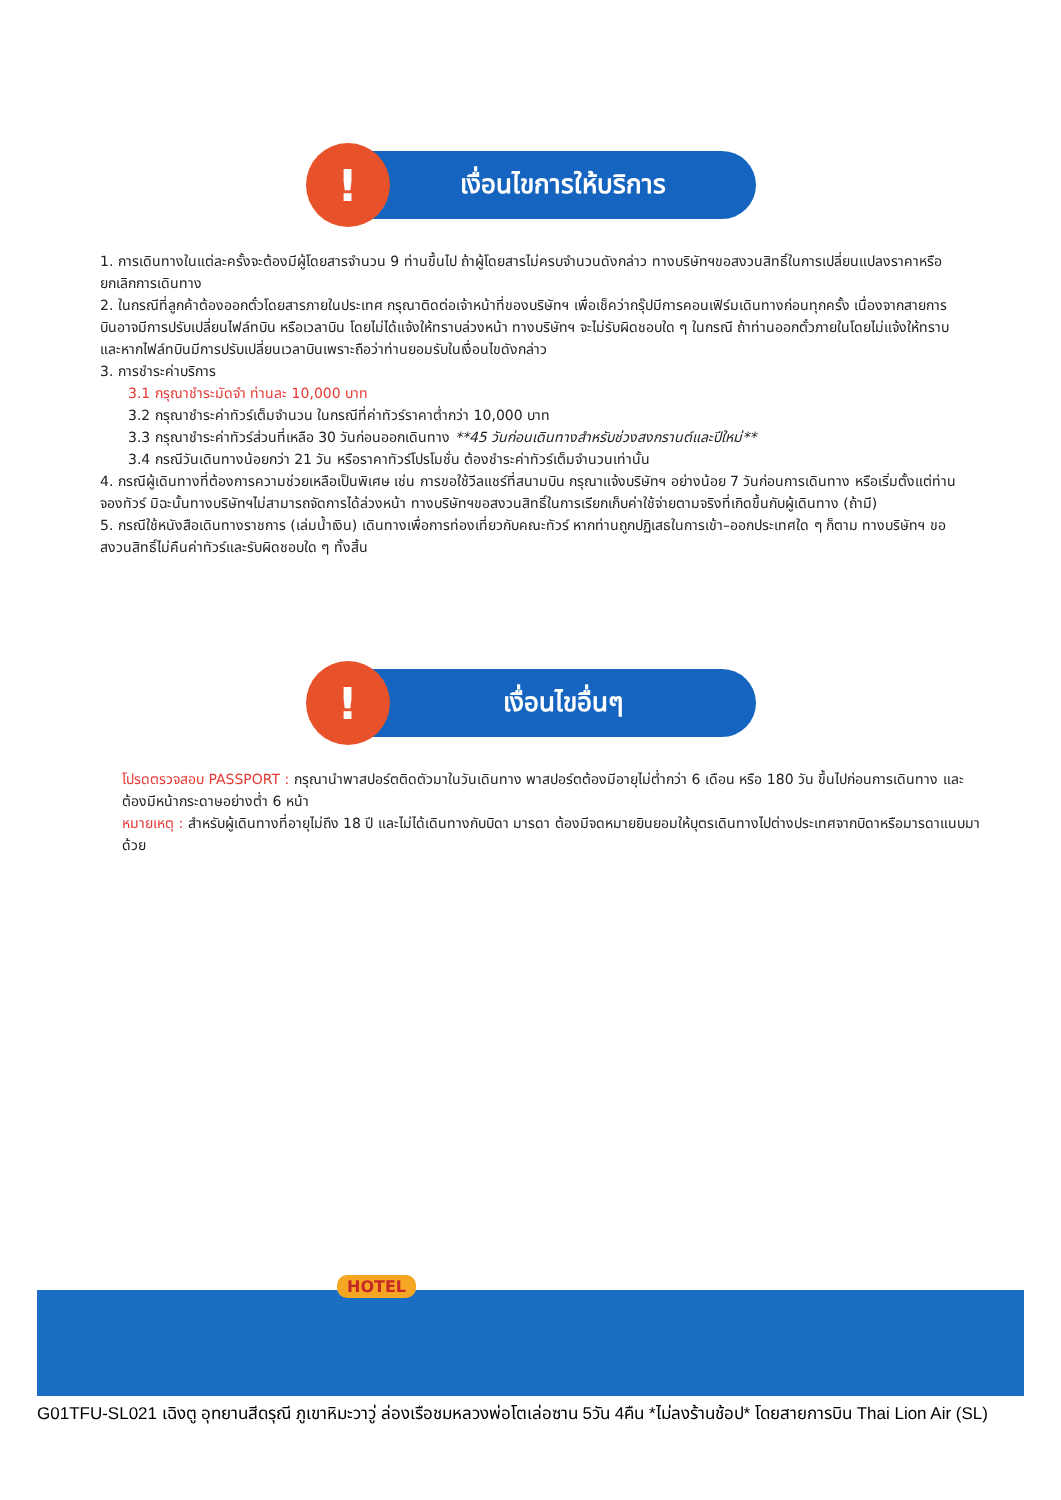!
เงื่อนไขการให้บริการ
1. การเดินทางในแต่ละครั้งจะต้องมีผู้โดยสารจำนวน 9 ท่านขึ้นไป ถ้าผู้โดยสารไม่ครบจำนวนดังกล่าว ทางบริษัทฯขอสงวนสิทธิ์ในการเปลี่ยนแปลงราคาหรือยกเลิกการเดินทาง
2. ในกรณีที่ลูกค้าต้องออกตั๋วโดยสารภายในประเทศ กรุณาติดต่อเจ้าหน้าที่ของบริษัทฯ เพื่อเช็คว่ากรุ๊ปมีการคอนเฟิร์มเดินทางก่อนทุกครั้ง เนื่องจากสายการบินอาจมีการปรับเปลี่ยนไฟล์ทบิน หรือเวลาบิน โดยไม่ได้แจ้งให้ทราบล่วงหน้า ทางบริษัทฯ จะไม่รับผิดชอบใด ๆ ในกรณี ถ้าท่านออกตั๋วภายในโดยไม่แจ้งให้ทราบและหากไฟล์ทบินมีการปรับเปลี่ยนเวลาบินเพราะถือว่าท่านยอมรับในเงื่อนไขดังกล่าว
3. การชำระค่าบริการ
3.1 กรุณาชำระมัดจำ ท่านละ 10,000 บาท
3.2 กรุณาชำระค่าทัวร์เต็มจำนวน ในกรณีที่ค่าทัวร์ราคาต่ำกว่า 10,000 บาท
3.3 กรุณาชำระค่าทัวร์ส่วนที่เหลือ 30 วันก่อนออกเดินทาง **45 วันก่อนเดินทางสำหรับช่วงสงกรานต์และปีใหม่**
3.4 กรณีวันเดินทางน้อยกว่า 21 วัน หรือราคาทัวร์โปรโมชั่น ต้องชำระค่าทัวร์เต็มจำนวนเท่านั้น
4. กรณีผู้เดินทางที่ต้องการความช่วยเหลือเป็นพิเศษ เช่น การขอใช้วีลแชร์ที่สนามบิน กรุณาแจ้งบริษัทฯ อย่างน้อย 7 วันก่อนการเดินทาง หรือเริ่มตั้งแต่ท่านจองทัวร์ มิฉะนั้นทางบริษัทฯไม่สามารถจัดการได้ล่วงหน้า ทางบริษัทฯขอสงวนสิทธิ์ในการเรียกเก็บค่าใช้จ่ายตามจริงที่เกิดขึ้นกับผู้เดินทาง (ถ้ามี)
5. กรณีใช้หนังสือเดินทางราชการ (เล่มน้ำเงิน) เดินทางเพื่อการท่องเที่ยวกับคณะทัวร์ หากท่านถูกปฏิเสธในการเข้า–ออกประเทศใด ๆ ก็ตาม ทางบริษัทฯ ขอสงวนสิทธิ์ไม่คืนค่าทัวร์และรับผิดชอบใด ๆ ทั้งสิ้น
!
เงื่อนไขอื่นๆ
โปรดตรวจสอบ PASSPORT : กรุณานำพาสปอร์ตติดตัวมาในวันเดินทาง พาสปอร์ตต้องมีอายุไม่ต่ำกว่า 6 เดือน หรือ 180 วัน ขึ้นไปก่อนการเดินทาง และต้องมีหน้ากระดาษอย่างต่ำ 6 หน้า
หมายเหตุ : สำหรับผู้เดินทางที่อายุไม่ถึง 18 ปี และไม่ได้เดินทางกับบิดา มารดา ต้องมีจดหมายยินยอมให้บุตรเดินทางไปต่างประเทศจากบิดาหรือมารดาแนบมาด้วย
HOTEL
G01TFU-SL021 เฉิงตู อุทยานสีดรุณี ภูเขาหิมะวาวู่ ล่องเรือชมหลวงพ่อโตเล่อซาน 5วัน 4คืน *ไม่ลงร้านช้อป* โดยสายการบิน Thai Lion Air (SL)